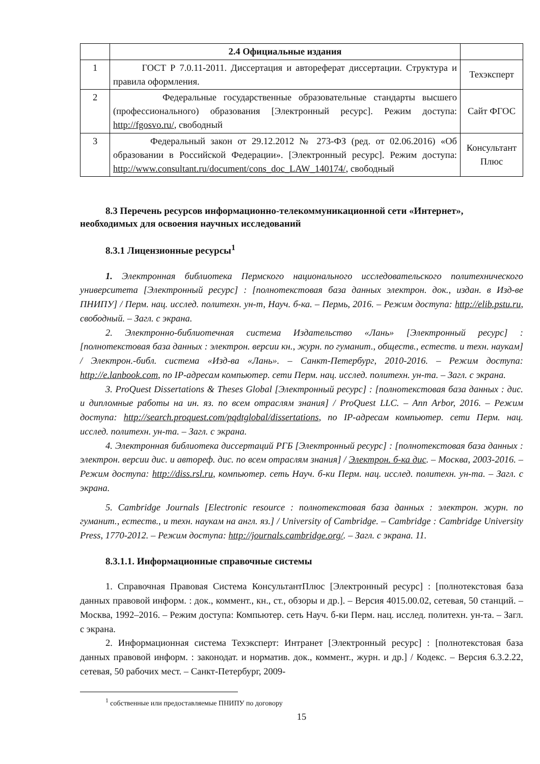| | 2.4 Официальные издания | |
| 1 | ГОСТ Р 7.0.11-2011. Диссертация и автореферат диссертации. Структура и правила оформления. | Техэксперт |
| 2 | Федеральные государственные образовательные стандарты высшего (профессионального) образования [Электронный ресурс]. Режим доступа: http://fgosvo.ru/ , свободный | Сайт ФГОС |
| 3 | Федеральный закон от 29.12.2012 № 273-ФЗ (ред. от 02.06.2016) «Об образовании в Российской Федерации». [Электронный ресурс]. Режим доступа: http://www.consultant.ru/document/cons_doc_LAW_140174/ , свободный | Консультант Плюс |
8.3 Перечень ресурсов информационно-телекоммуникационной сети «Интернет», необходимых для освоения научных исследований
8.3.1 Лицензионные ресурсы<sup>1</sup>
1. Электронная библиотека Пермского национального исследовательского политехнического университета [Электронный ресурс] : [полнотекстовая база данных электрон. док., издан. в Изд-ве ПНИПУ] / Перм. нац. исслед. политехн. ун-т, Науч. б-ка. – Пермь, 2016. – Режим доступа: http://elib.pstu.ru, свободный. – Загл. с экрана.
2. Электронно-библиотечная система Издательство «Лань» [Электронный ресурс] : [полнотекстовая база данных : электрон. версии кн., журн. по гуманит., обществ., естеств. и техн. наукам] / Электрон.-библ. система «Изд-ва «Лань». – Санкт-Петербург, 2010-2016. – Режим доступа: http://e.lanbook.com, по IP-адресам компьютер. сети Перм. нац. исслед. политехн. ун-та. – Загл. с экрана.
3. ProQuest Dissertations & Theses Global [Электронный ресурс] : [полнотекстовая база данных : дис. и дипломные работы на ин. яз. по всем отраслям знания] / ProQuest LLC. – Ann Arbor, 2016. – Режим доступа: http://search.proquest.com/pqdtglobal/dissertations, по IP-адресам компьютер. сети Перм. нац. исслед. политехн. ун-та. – Загл. с экрана.
4. Электронная библиотека диссертаций РГБ [Электронный ресурс] : [полнотекстовая база данных : электрон. версии дис. и автореф. дис. по всем отраслям знания] / Электрон. б-ка дис. – Москва, 2003-2016. – Режим доступа: http://diss.rsl.ru, компьютер. сеть Науч. б-ки Перм. нац. исслед. политехн. ун-та. – Загл. с экрана.
5. Cambridge Journals [Electronic resource : полнотекстовая база данных : электрон. журн. по гуманит., естеств., и техн. наукам на англ. яз.] / University of Cambridge. – Cambridge : Cambridge University Press, 1770-2012. – Режим доступа: http://journals.cambridge.org/. – Загл. с экрана. 11.
8.3.1.1. Информационные справочные системы
1. Справочная Правовая Система КонсультантПлюс [Электронный ресурс] : [полнотекстовая база данных правовой информ. : док., коммент., кн., ст., обзоры и др.]. – Версия 4015.00.02, сетевая, 50 станций. – Москва, 1992–2016. – Режим доступа: Компьютер. сеть Науч. б-ки Перм. нац. исслед. политехн. ун-та. – Загл. с экрана.
2. Информационная система Техэксперт: Интранет [Электронный ресурс] : [полнотекстовая база данных правовой информ. : законодат. и норматив. док., коммент., журн. и др.] / Кодекс. – Версия 6.3.2.22, сетевая, 50 рабочих мест. – Санкт-Петербург, 2009-
<sup>1</sup> собственные или предоставляемые ПНИПУ по договору
15